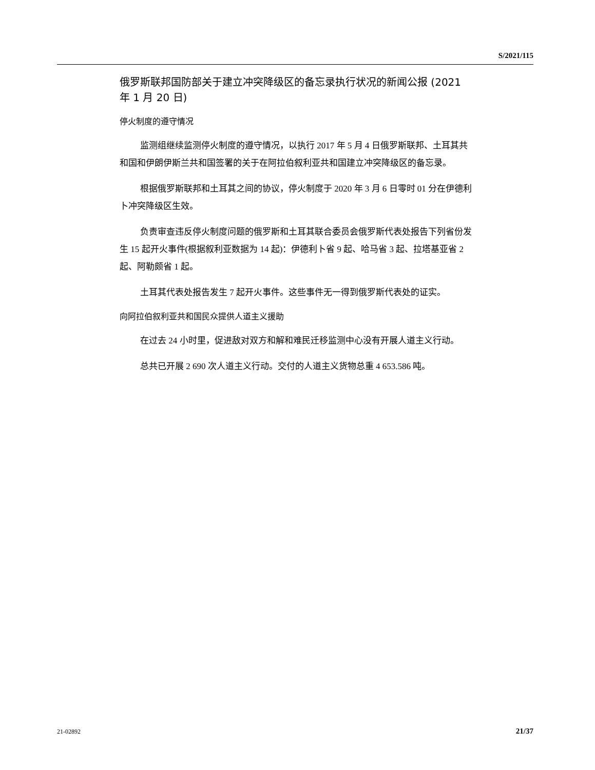S/2021/115
俄罗斯联邦国防部关于建立冲突降级区的备忘录执行状况的新闻公报 (2021 年 1 月 20 日)
停火制度的遵守情况
监测组继续监测停火制度的遵守情况，以执行 2017 年 5 月 4 日俄罗斯联邦、土耳其共和国和伊朗伊斯兰共和国签署的关于在阿拉伯叙利亚共和国建立冲突降级区的备忘录。
根据俄罗斯联邦和土耳其之间的协议，停火制度于 2020 年 3 月 6 日零时 01 分在伊德利卜冲突降级区生效。
负责审查违反停火制度问题的俄罗斯和土耳其联合委员会俄罗斯代表处报告下列省份发生 15 起开火事件(根据叙利亚数据为 14 起)：伊德利卜省 9 起、哈马省 3 起、拉塔基亚省 2 起、阿勒颇省 1 起。
土耳其代表处报告发生 7 起开火事件。这些事件无一得到俄罗斯代表处的证实。
向阿拉伯叙利亚共和国民众提供人道主义援助
在过去 24 小时里，促进敌对双方和解和难民迁移监测中心没有开展人道主义行动。
总共已开展 2 690 次人道主义行动。交付的人道主义货物总重 4 653.586 吨。
21-02892 21/37